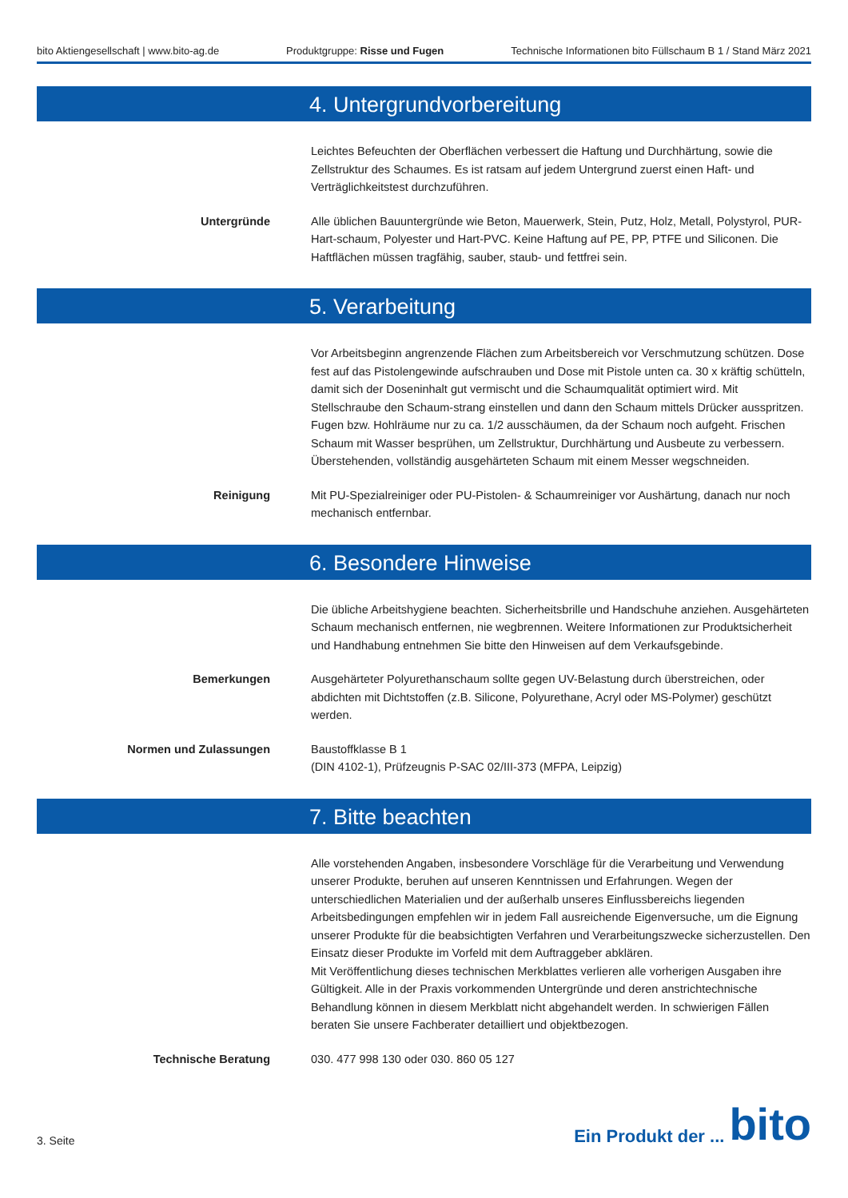bito Aktiengesellschaft | www.bito-ag.de Produktgruppe: Risse und Fugen Technische Informationen bito Füllschaum B 1 / Stand März 2021
4. Untergrundvorbereitung
Leichtes Befeuchten der Oberflächen verbessert die Haftung und Durchhärtung, sowie die Zellstruktur des Schaumes. Es ist ratsam auf jedem Untergrund zuerst einen Haft- und Verträglichkeitstest durchzuführen.
Untergründe Alle üblichen Bauuntergründe wie Beton, Mauerwerk, Stein, Putz, Holz, Metall, Polystyrol, PUR-Hart-schaum, Polyester und Hart-PVC. Keine Haftung auf PE, PP, PTFE und Siliconen. Die Haftflächen müssen tragfähig, sauber, staub- und fettfrei sein.
5. Verarbeitung
Vor Arbeitsbeginn angrenzende Flächen zum Arbeitsbereich vor Verschmutzung schützen. Dose fest auf das Pistolengewinde aufschrauben und Dose mit Pistole unten ca. 30 x kräftig schütteln, damit sich der Doseninhalt gut vermischt und die Schaumqualität optimiert wird. Mit Stellschraube den Schaum-strang einstellen und dann den Schaum mittels Drücker ausspritzen. Fugen bzw. Hohlräume nur zu ca. 1/2 ausschäumen, da der Schaum noch aufgeht. Frischen Schaum mit Wasser besprühen, um Zellstruktur, Durchhärtung und Ausbeute zu verbessern. Überstehenden, vollständig ausgehärteten Schaum mit einem Messer wegschneiden.
Reinigung Mit PU-Spezialreiniger oder PU-Pistolen- & Schaumreiniger vor Aushärtung, danach nur noch mechanisch entfernbar.
6. Besondere Hinweise
Die übliche Arbeitshygiene beachten. Sicherheitsbrille und Handschuhe anziehen. Ausgehärteten Schaum mechanisch entfernen, nie wegbrennen. Weitere Informationen zur Produktsicherheit und Handhabung entnehmen Sie bitte den Hinweisen auf dem Verkaufsgebinde.
Bemerkungen Ausgehärteter Polyurethanschaum sollte gegen UV-Belastung durch überstreichen, oder abdichten mit Dichtstoffen (z.B. Silicone, Polyurethane, Acryl oder MS-Polymer) geschützt werden.
Normen und Zulassungen Baustoffklasse B 1
(DIN 4102-1), Prüfzeugnis P-SAC 02/III-373 (MFPA, Leipzig)
7. Bitte beachten
Alle vorstehenden Angaben, insbesondere Vorschläge für die Verarbeitung und Verwendung unserer Produkte, beruhen auf unseren Kenntnissen und Erfahrungen. Wegen der unterschiedlichen Materialien und der außerhalb unseres Einflussbereichs liegenden Arbeitsbedingungen empfehlen wir in jedem Fall ausreichende Eigenversuche, um die Eignung unserer Produkte für die beabsichtigten Verfahren und Verarbeitungszwecke sicherzustellen. Den Einsatz dieser Produkte im Vorfeld mit dem Auftraggeber abklären.
Mit Veröffentlichung dieses technischen Merkblattes verlieren alle vorherigen Ausgaben ihre Gültigkeit. Alle in der Praxis vorkommenden Untergründe und deren anstrichtechnische Behandlung können in diesem Merkblatt nicht abgehandelt werden. In schwierigen Fällen beraten Sie unsere Fachberater detailliert und objektbezogen.
Technische Beratung 030. 477 998 130 oder 030. 860 05 127
3. Seite
Ein Produkt der ... bito